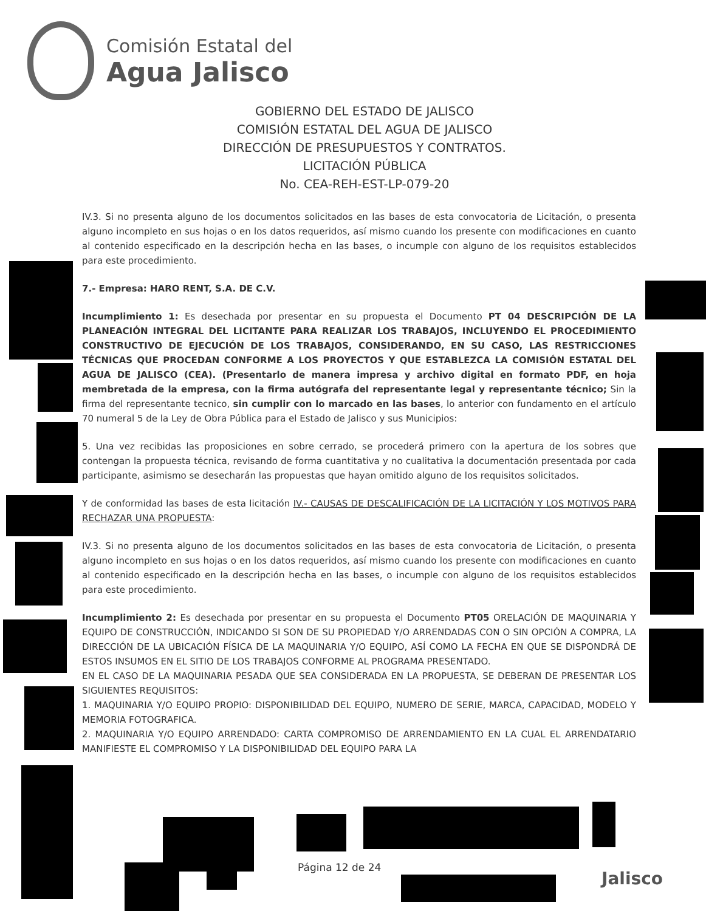Comisión Estatal del
Agua Jalisco
GOBIERNO DEL ESTADO DE JALISCO
COMISIÓN ESTATAL DEL AGUA DE JALISCO
DIRECCIÓN DE PRESUPUESTOS Y CONTRATOS.
LICITACIÓN PÚBLICA
No. CEA-REH-EST-LP-079-20
IV.3. Si no presenta alguno de los documentos solicitados en las bases de esta convocatoria de Licitación, o presenta alguno incompleto en sus hojas o en los datos requeridos, así mismo cuando los presente con modificaciones en cuanto al contenido especificado en la descripción hecha en las bases, o incumple con alguno de los requisitos establecidos para este procedimiento.
7.- Empresa: HARO RENT, S.A. DE C.V.
Incumplimiento 1: Es desechada por presentar en su propuesta el Documento PT 04 DESCRIPCIÓN DE LA PLANEACIÓN INTEGRAL DEL LICITANTE PARA REALIZAR LOS TRABAJOS, INCLUYENDO EL PROCEDIMIENTO CONSTRUCTIVO DE EJECUCIÓN DE LOS TRABAJOS, CONSIDERANDO, EN SU CASO, LAS RESTRICCIONES TÉCNICAS QUE PROCEDAN CONFORME A LOS PROYECTOS Y QUE ESTABLEZCA LA COMISIÓN ESTATAL DEL AGUA DE JALISCO (CEA). (Presentarlo de manera impresa y archivo digital en formato PDF, en hoja membretada de la empresa, con la firma autógrafa del representante legal y representante técnico; Sin la firma del representante tecnico, sin cumplir con lo marcado en las bases, lo anterior con fundamento en el artículo 70 numeral 5 de la Ley de Obra Pública para el Estado de Jalisco y sus Municipios:
5. Una vez recibidas las proposiciones en sobre cerrado, se procederá primero con la apertura de los sobres que contengan la propuesta técnica, revisando de forma cuantitativa y no cualitativa la documentación presentada por cada participante, asimismo se desecharán las propuestas que hayan omitido alguno de los requisitos solicitados.
Y de conformidad las bases de esta licitación IV.- CAUSAS DE DESCALIFICACIÓN DE LA LICITACIÓN Y LOS MOTIVOS PARA RECHAZAR UNA PROPUESTA:
IV.3. Si no presenta alguno de los documentos solicitados en las bases de esta convocatoria de Licitación, o presenta alguno incompleto en sus hojas o en los datos requeridos, así mismo cuando los presente con modificaciones en cuanto al contenido especificado en la descripción hecha en las bases, o incumple con alguno de los requisitos establecidos para este procedimiento.
Incumplimiento 2: Es desechada por presentar en su propuesta el Documento PT05 ORELACIÓN DE MAQUINARIA Y EQUIPO DE CONSTRUCCIÓN, INDICANDO SI SON DE SU PROPIEDAD Y/O ARRENDADAS CON O SIN OPCIÓN A COMPRA, LA DIRECCIÓN DE LA UBICACIÓN FÍSICA DE LA MAQUINARIA Y/O EQUIPO, ASÍ COMO LA FECHA EN QUE SE DISPONDRÁ DE ESTOS INSUMOS EN EL SITIO DE LOS TRABAJOS CONFORME AL PROGRAMA PRESENTADO.
EN EL CASO DE LA MAQUINARIA PESADA QUE SEA CONSIDERADA EN LA PROPUESTA, SE DEBERAN DE PRESENTAR LOS SIGUIENTES REQUISITOS:
1. MAQUINARIA Y/O EQUIPO PROPIO: DISPONIBILIDAD DEL EQUIPO, NUMERO DE SERIE, MARCA, CAPACIDAD, MODELO Y MEMORIA FOTOGRAFICA.
2. MAQUINARIA Y/O EQUIPO ARRENDADO: CARTA COMPROMISO DE ARRENDAMIENTO EN LA CUAL EL ARRENDATARIO MANIFIESTE EL COMPROMISO Y LA DISPONIBILIDAD DEL EQUIPO PARA LA
Página 12 de 24
Jalisco